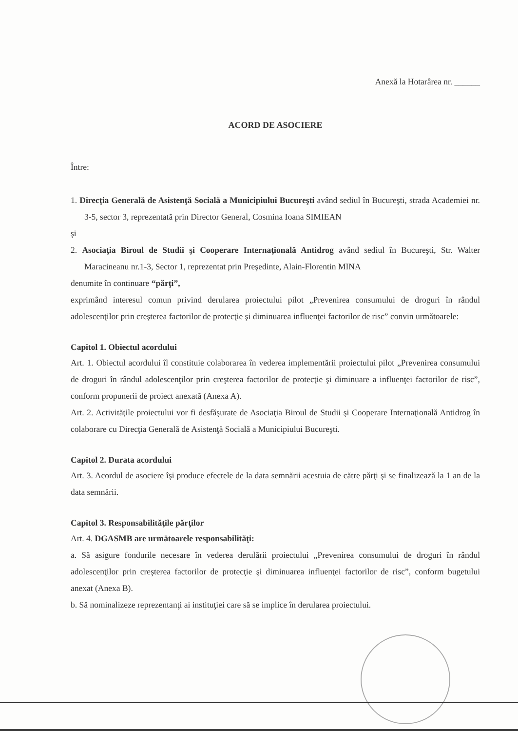Anexă la Hotarârea nr. ______
ACORD DE ASOCIERE
Între:
1. Direcţia Generală de Asistenţă Socială a Municipiului Bucureşti având sediul în Bucureşti, strada Academiei nr. 3-5, sector 3, reprezentată prin Director General, Cosmina Ioana SIMIEAN
şi
2. Asociaţia Biroul de Studii şi Cooperare Internaţională Antidrog având sediul în Bucureşti, Str. Walter Maracineanu nr.1-3, Sector 1, reprezentat prin Preşedinte, Alain-Florentin MINA
denumite în continuare “părţi”,
exprimând interesul comun privind derularea proiectului pilot „Prevenirea consumului de droguri în rândul adolescenţilor prin creşterea factorilor de protecţie şi diminuarea influenţei factorilor de risc” convin următoarele:
Capitol 1. Obiectul acordului
Art. 1. Obiectul acordului îl constituie colaborarea în vederea implementării proiectului pilot „Prevenirea consumului de droguri în rândul adolescenţilor prin creşterea factorilor de protecţie şi diminuare a influenţei factorilor de risc”, conform propunerii de proiect anexată (Anexa A).
Art. 2. Activităţile proiectului vor fi desfăşurate de Asociaţia Biroul de Studii şi Cooperare Internaţională Antidrog în colaborare cu Direcţia Generală de Asistenţă Socială a Municipiului Bucureşti.
Capitol 2. Durata acordului
Art. 3. Acordul de asociere îşi produce efectele de la data semnării acestuia de către părţi şi se finalizează la 1 an de la data semnării.
Capitol 3. Responsabilităţile părţilor
Art. 4. DGASMB are următoarele responsabilităţi:
a. Să asigure fondurile necesare în vederea derulării proiectului „Prevenirea consumului de droguri în rândul adolescenţilor prin creşterea factorilor de protecţie şi diminuarea influenţei factorilor de risc”, conform bugetului anexat (Anexa B).
b. Să nominalizeze reprezentanţi ai instituţiei care să se implice în derularea proiectului.